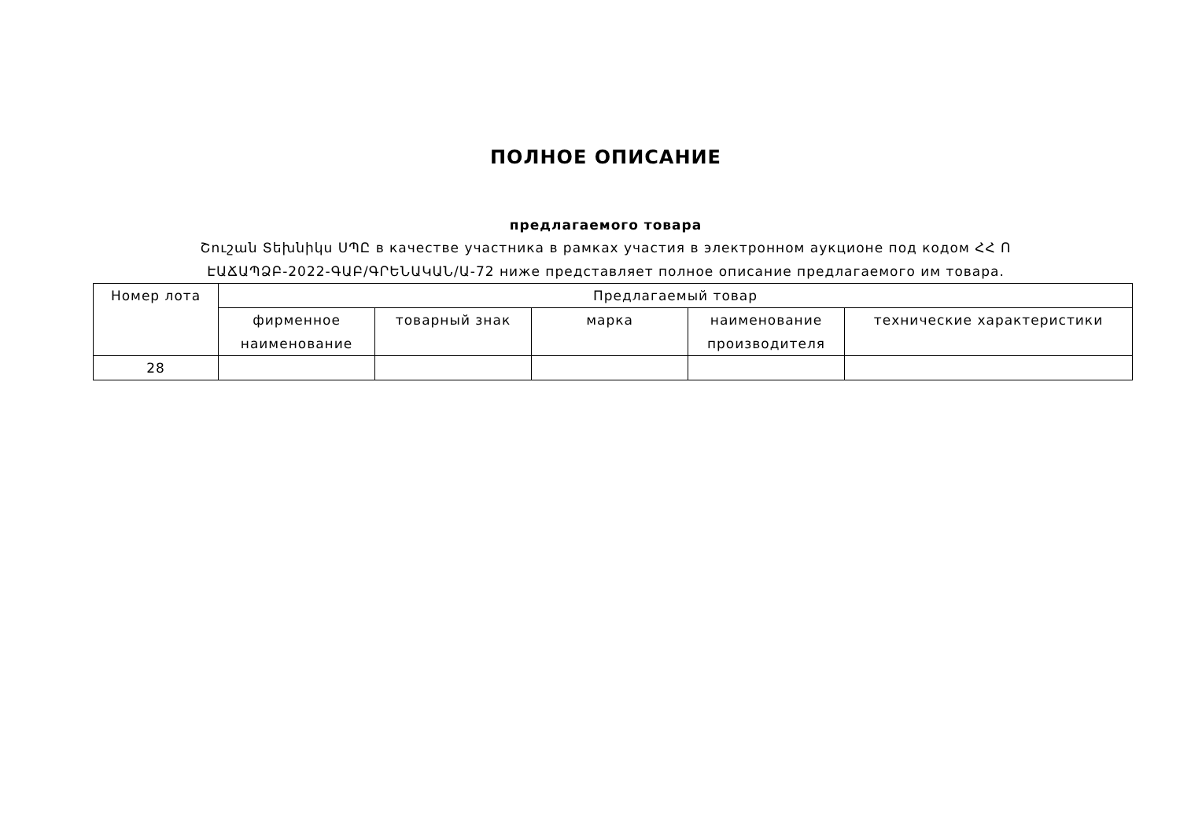ПОЛНОЕ ОПИСАНИЕ
предлагаемого товара
Շուշան Տեխնիկս ՍՊԸ в качестве участника в рамках участия в электронном аукционе под кодом ՀՀ Ո
ԷԱՃԱՊՁԲ-2022-ԳԱԲ/ԳՐԵՆԱԿԱՆ/Ա-72 ниже представляет полное описание предлагаемого им товара.
| Номер лота | Предлагаемый товар | | | | |
| --- | --- | --- | --- | --- | --- |
| | фирменное наименование | товарный знак | марка | наименование производителя | технические характеристики |
| 28 | | | | | |